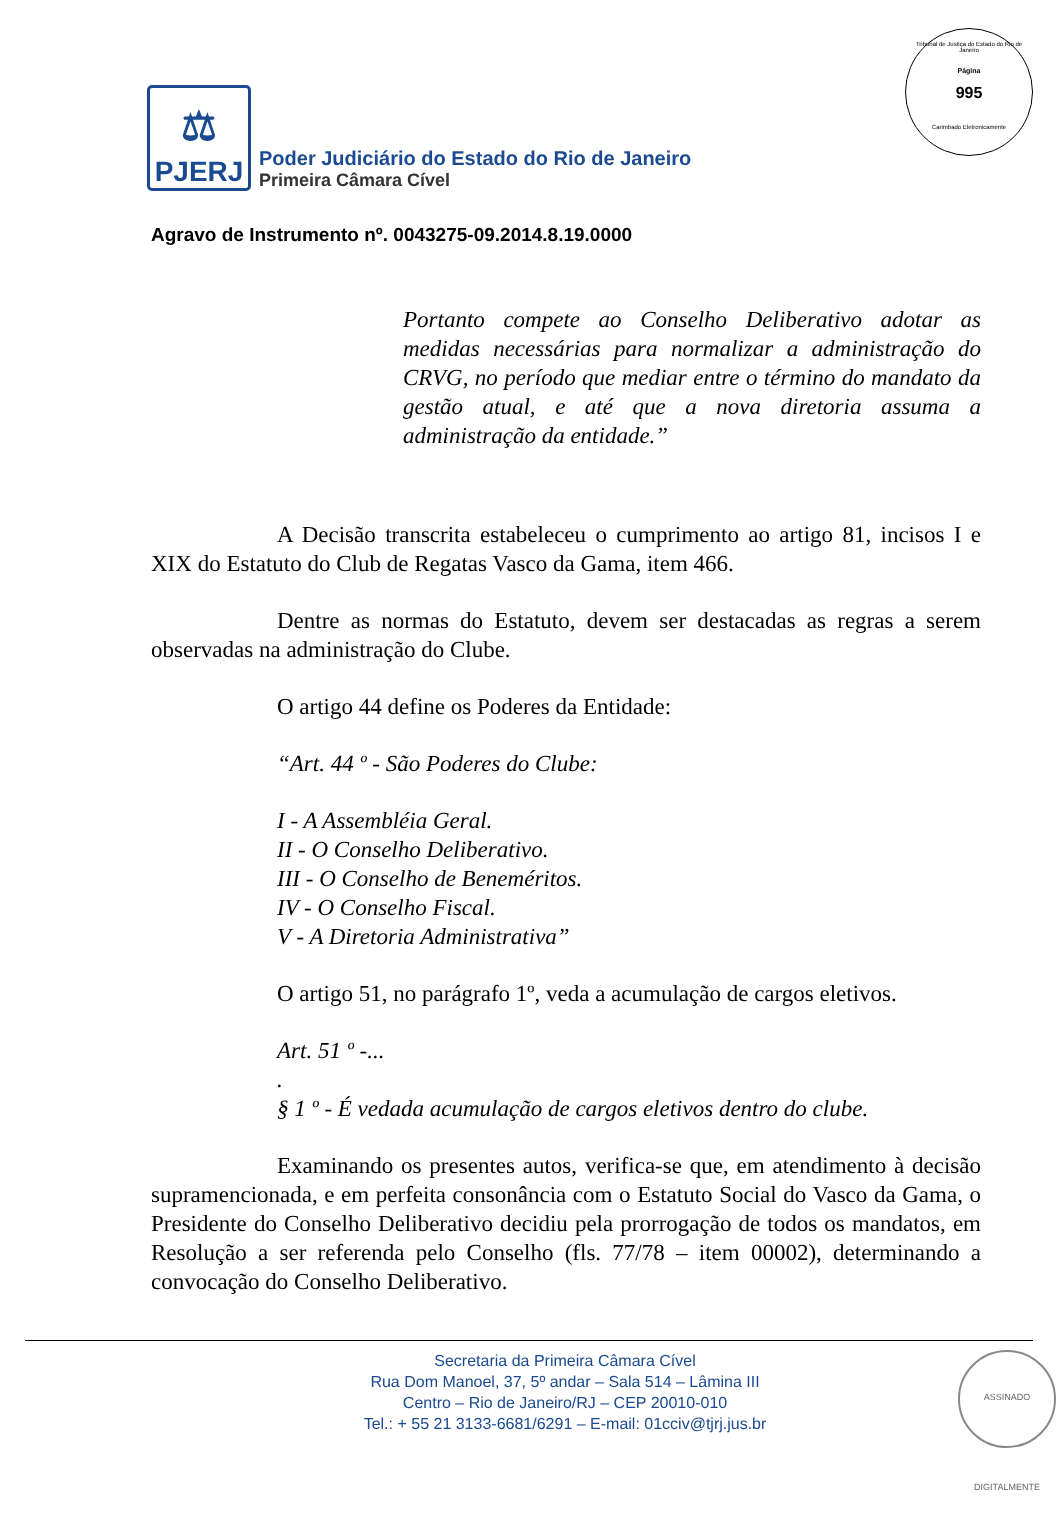Tribunal de Justiça do Estado do Rio de Janeiro
Página
995
Carimbado Eletronicamente
⚖
PJERJ
Poder Judiciário do Estado do Rio de Janeiro
Primeira Câmara Cível
Agravo de Instrumento nº. 0043275-09.2014.8.19.0000
Portanto compete ao Conselho Deliberativo adotar as medidas necessárias para normalizar a administração do CRVG, no período que mediar entre o término do mandato da gestão atual, e até que a nova diretoria assuma a administração da entidade.”
A Decisão transcrita estabeleceu o cumprimento ao artigo 81, incisos I e XIX do Estatuto do Club de Regatas Vasco da Gama, item 466.
Dentre as normas do Estatuto, devem ser destacadas as regras a serem observadas na administração do Clube.
O artigo 44 define os Poderes da Entidade:
“Art. 44 º - São Poderes do Clube:
I - A Assembléia Geral.
II - O Conselho Deliberativo.
III - O Conselho de Beneméritos.
IV - O Conselho Fiscal.
V - A Diretoria Administrativa”
O artigo 51, no parágrafo 1º, veda a acumulação de cargos eletivos.
Art. 51 º -....
§ 1 º - É vedada acumulação de cargos eletivos dentro do clube.
Examinando os presentes autos, verifica-se que, em atendimento à decisão supramencionada, e em perfeita consonância com o Estatuto Social do Vasco da Gama, o Presidente do Conselho Deliberativo decidiu pela prorrogação de todos os mandatos, em Resolução a ser referenda pelo Conselho (fls. 77/78 – item 00002), determinando a convocação do Conselho Deliberativo.
Secretaria da Primeira Câmara Cível
Rua Dom Manoel, 37, 5º andar – Sala 514 – Lâmina III
Centro – Rio de Janeiro/RJ – CEP 20010-010
Tel.: + 55 21 3133-6681/6291 – E-mail: 01cciv@tjrj.jus.br
ASSINADO DIGITALMENTE